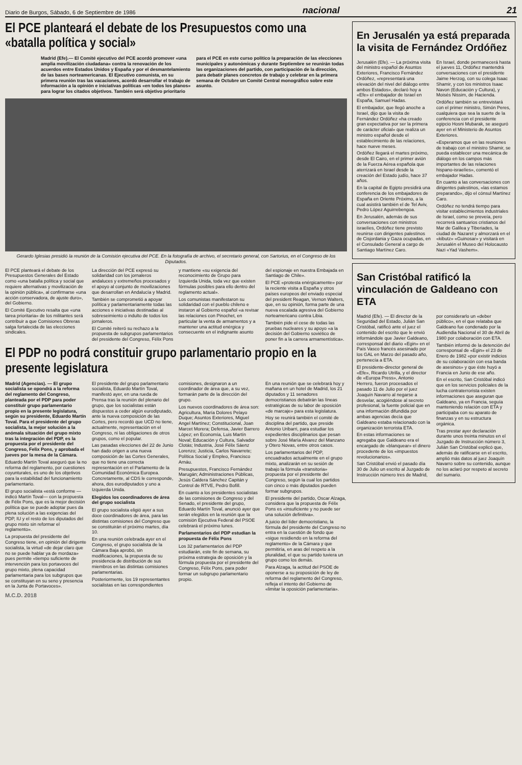Diario de Burgos, Sábado, 6 de Septiembre de 1986 nacional 21
El PCE planteará el debate de los Presupuestos como una «batalla política y social»
Madrid (Efe).— El Comité ejecutivo del PCE acordó promover «una amplia movilización ciudadana» contra la renovación de los acuerdos entre Estados Unidos y España y por el desmantelamiento de las bases norteamericanas. El Ejecutivo comunista, en su primera reunión tras las vacaciones, acordó desarrollar el trabajo de información a la opinión e iniciativas políticas «en todos los planos» para lograr los citados objetivos. También será objetivo prioritario para el PCE en este curso político la preparación de las elecciones municipales y autonómicas y durante Septiembre se reunirán todas las organizaciones del partido, con participación de la dirección, para debatir planes concretos de trabajo y celebrar en la primera semana de Octubre un Comité Central monográfico sobre este asunto.
Gerardo Iglesias presidió la reunión de la Comisión ejecutiva del PCE. En la fotografía de archivo, el secretario general, con Sartorius, en el Congreso de los Diputados.
El PCE planteará el debate de los Presupuestos Generales del Estado como «una batalla política y social que requiere alternativas y movilización de la opinión pública», al confirmarse «una acción conservadora, de ajuste duro», del Gobierno.
El Comité Ejecutivo resalta que «una tarea prioritaria» de los militantes será contribuir a que Comisiones Obreras salga fortalecida de las elecciones sindicales.
La dirección del PCE expresó su solidaridad con los jornaleros andaluces y extremeños procesados y el apoyo al conjunto de movilizaciones que desarrollan en Andalucía y Madrid.
También se comprometió a apoyar política y parlamentariamente todas las acciones e iniciativas destinadas al sobreseimiento o indulto de todos los jornaleros.
El Comité reiteró su rechazo a la propuesta de subgrupos parlamentarios del presidente del Congreso, Félix Pons y mantiene «su exigencia del reconocimiento de Grupo para Izquierda Unida, toda vez que existen fórmulas posibles para ello dentro del reglamento actual».
Los comunistas manifestaron su solidaridad con el pueblo chileno e instaron al Gobierno español «a revisar las relaciones con Pinochet, en particular la venta de armamentos y a mantener una actitud enérgica y consecuente en el indignante asunto del espionaje en nuestra Embajada en Santiago de Chile».
El PCE «protesta enérgicamente» por la reciente visita a España y otros países europeos del enviado especial del president Reagan, Vernon Walters, que, en su opinión, forma parte de una nueva escalada agresiva del Gobierno norteamericano contra Libia.
También pide el cese de todas las pruebas nucleares y su apoyo «a la decisión del Gobierno soviético de poner fin a la carrera armamentística».
El PDP no podrá constituir grupo parlamentario propio en la presente legislatura
Madrid (Agencias). — El grupo socialista se opondrá a la reforma del reglamento del Congreso, planteada por el PDP para poder constituir grupo parlamentario propio en la presente legislatura, según su presidente, Eduardo Martín Toval. Para el presidente del grupo socialista, la mejor solución a la anómala situación del grupo mixto tras la integración del PDP, es la propuesta por el presidente del Congreso, Felix Pons, y aprobada el jueves por la mesa de la Cámara.
Eduardo Martín Toval aseguró que la no reforma del reglamento, por cuestiones coyunturales, es uno de los objetivos para la estabilidad del funcionamiento parlamentario.
El grupo socialista «está conforme —indicó Martín Toval— con la propuesta de Félix Pons, que es la mejor decisión política que se puede adoptar pues da plena solución a las exigencias del PDP, IU y el resto de los diputados del grupo mixto sin reformar el reglamento».
La propuesta del presidente del Congreso tiene, en opinión del dirigente socialista, la virtud «de dejar claro que no se puede hablar ya de mordaza» pues permite «tiempo suficiente de intervención para los portavoces del grupo mixto, plena capacidad parlamentaria para los subgrupos que se constituyan en su seno y presencia en la Junta de Portavoces».
El presidente del grupo parlamentario socialista, Eduardo Martín Toval, manifestó ayer, en una rueda de Prensa tras la reunión del plenario del grupo, que los socialistas están dispuestos a ceder algún eurodiputado, ante la nueva composición de las Cortes, pero recordó que UCD no tiene, actualmente, representación en el Congreso, ni las obligaciones de otros grupos, como el popular.
Las pasadas elecciones del 22 de Junio han dado origen a una nueva composición de las Cortes Generales, que no tiene una correcta representación en el Parlamento de la Comunidad Económica Europea. Concretamente, al CDS le corresponde, ahora, dos eurodiputados y uno a Izquierda Unida.
Elegidos los coordinadores de área del grupo socialista
El grupo socialista eligió ayer a sus doce coordinadores de área, para las distintas comisiones del Congreso que se constituirán el próximo martes, día 10.
En una reunión celebrada ayer en el Congreso, el grupo socialista de la Cámara Baja aprobó, sin modificaciones, la propuesta de su presidencia de distribución de sus miembros en las distintas comisiones parlamentarias.
Posteriormente, los 19 representantes socialistas en las correspondientes comisiones, designaron a un coordinador de área que, a su vez, formarán parte de la dirección del grupo.
Los nuevos coordinadores de área son: Agricultura, María Dolores Pelayo Duque; Asuntos Exteriores, Miguel Angel Martínez; Constitucional, Joan Marcet Morera; Defensa, Javier Barrero López; en Economía, Luis Martín Noval; Educación y Cultura, Salvador Clotás; Industria, José Félix Sáenz Lorenzo; Justicia, Carlos Navarrete; Política Social y Empleo, Francisco Arnáu.
Presupuestos, Francisco Fernández Marugán; Administraciones Públicas, Jesús Caldera Sánchez Capitán y Control de RTVE, Pedro Bofill.
En cuanto a los presidentes socialistas de las comisiones de Congreso y del Senado, el presidente del grupo, Eduardo Martín Toval, anunció ayer que serán elegidos en la reunión que la comisión Ejecutiva Federal del PSOE celebrará el próximo lunes.
Parlamentarios del PDP estudian la propuesta de Félix Pons
Los 32 parlamentarios del PDP estudiarán, este fin de semana, su próxima estrategia de oposición y la fórmula propuesta por el presidente del Congreso, Félix Pons, para poder formar un subgrupo parlamentario propio.
En una reunión que se celebrará hoy y mañana en un hotel de Madrid, los 21 diputados y 11 senadores democristianos debatirán las líneas estratégicas de su labor de oposición «de marcaje» para esta legislatura.
Hoy se reunirá también el comité de disciplina del partido, que preside Antonio Uribarri, para estudiar los expedientes disciplinarios que pesan sobre José María Alvarez del Manzano y Otero Novas, entre otros casos.
Los parlamentarios del PDP, encuadrados actualmente en el grupo mixto, analizarán en su sesión de trabajo la fórmula «transitoria» propuesta por el presidente del Congreso, según la cual los partidos con cinco o más diputados pueden formar subgrupos.
El presidente del partido, Oscar Alzaga, considera que la propuesta de Félix Pons es «insuficiente y no puede ser una solución definitiva».
A juicio del líder democristiano, la fórmula del presidente del Congreso no entra en la cuestión de fondo que «sigue residiendo en la reforma del reglamento» de la Cámara y que permitiría, en aras del respeto a la pluralidad, el que su partido tuviera un grupo como los demás.
Para Alzaga, la actitud del PSOE de oponerse a su proposición de ley de reforma del reglamento del Congreso, refleja el intento del Gobierno de «limitar la oposición parlamentaria».
En Jerusalén ya está preparada la visita de Fernández Ordóñez
Jerusalén (Efe). — La próxima visita del ministro español de Asuntos Exteriores, Francisco Fernández Ordóñez, «representará una elevación del nivel del diálogo entre ambos Estados», declaró hoy a «Efe» el embajador de Israel en España, Samuel Hadas.
El embajador, que llegó anoche a Israel, dijo que la visita de Fernández Ordóñez «ha creado gran expectativa por ser la primera de carácter oficial» que realiza un ministro español desde el establecimiento de las relaciones, hace nueve meses.
Ordóñez llegará el martes próximo, desde El Cairo, en el primer avión de la Fuerza Aérea española que aterrizará en Israel desde la creación del Estado judío, hace 37 años.
En la capital de Egipto presidirá una conferencia de los embajadores de España en Oriente Próximo, a la cual asistirá también el de Tel Aviv, Pedro López Aguirrebengoa.
En Jerusalén, además de sus conversaciones con ministros israelíes, Ordóñez tiene previsto reunirse con dirigentes palestinos de Cisjordania y Gaza ocupadas, en el Consulado General a cargo de Santiago Martínez Caro.
En Israel, donde permanecerá hasta el jueves 11, Ordóñez mantendrá conversaciones con el presidente Jaime Herzog, con su colega Isaac Shamir, y con los ministros Isaac Navon (Educación y Cultura), y Moisés Nissim, de Hacienda.
Ordóñez también se entrevistará con el primer ministro, Simón Peres, cualquiera que sea la suerte de la conferencia con el presidente egipcio Hosni Mubarak, se aseguró ayer en el Ministerio de Asuntos Exteriores.
«Esperamos que en las reuniones de trabajo con el ministro Shamir, se pueda establecer una mecánica de diálogo en los campos más importantes de las relaciones hispano-israelíes», comentó el embajador Hadas.
En cuanto a las conversaciones con dirigentes palestinos, «las estamos preparando», dijo el cónsul Martínez Caro.
Ordóñez no tendrá tiempo para visitar establecimientos industriales de Israel, como se preveía, pero recorrerá santuarios cristianos del Mar de Galilea y Tiberiades, la ciudad de Nazaret y almorzará en el «kibutz» «Guinosar» y visitará en Jerusalén el Museo del Holocausto Nazi «Yad Vashem».
San Cristóbal ratificó la vinculación de Galdeano con ETA
Madrid (Efe). — El director de la Seguridad del Estado, Julián San Cristóbal, ratificó ante el juez el contenido del escrito que le envió informándole que Javier Galdeano, corresponsal del diario «Egin» en el País Vasco francés asesinado por los GAL en Marzo del pasado año, pertenecía a ETA.
El presidente-director general de «Efe», Ricardo Utrilla, y el director de «Europa Press», Antonio Herrero, fueron procesados el pasado 11 de Julio por el juez Joaquín Navarro al negarse a desvelar, acogiéndose al secreto profesional, la fuente policial que en una información difundida por ambas agencias decía que Galdeano estaba relacionado con la organización terrorista ETA.
En estas informaciones se agregaba que Galdeano era el encargado de «blanquear» el dinero procedente de los «impuestos revolucionarios».
San Cristóbal envió el pasado día 30 de Julio un escrito al Juzgado de Instrucción número tres de Madrid, por considerarlo un «deber público», en el que relataba que Galdeano fue condenado por la Audiendia Nacional el 30 de Abril de 1980 por colaboración con ETA.
También informó de la detención del corresponsal de «Egin» el 23 de Enero de 1982 «por existir indicios de su colaboración con esa banda de asesinos» y que éste huyó a Francia en Junio de ese año.
En el escrito, San Cristóbal indicó que en los servicios policiales de la lucha contraterrorista existen informaciones que aseguran que Galdeano, ya en Francia, seguía manteniendo relación con ETA y participaba con su aparato de finanzas y en su estructura orgánica.
Tras prestar ayer declaración durante unos treinta minutos en el Juzgado de Instrucción número 3, Julián San Cristóbal explicó que, además de ratificarse en el escrito, amplió más datos al juez Joaquín Navarro sobre su contenido, aunque no los aclaró por respeto al secreto del sumario.
M.C.D. 2018